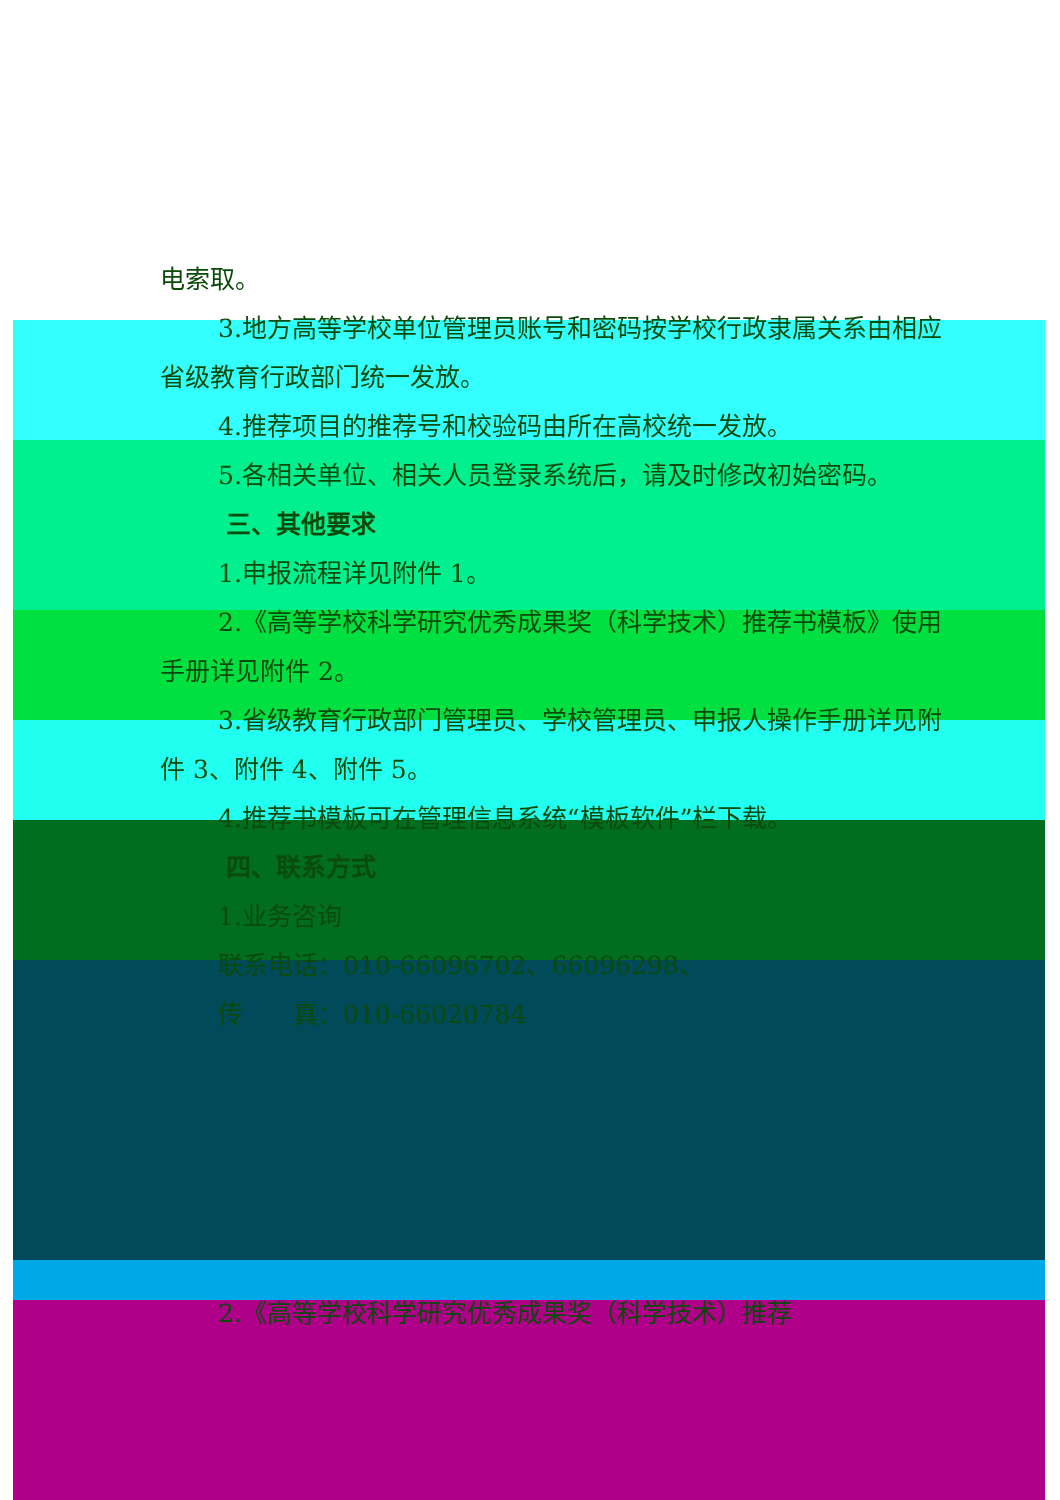电索取。
3.地方高等学校单位管理员账号和密码按学校行政隶属关系由相应省级教育行政部门统一发放。
4.推荐项目的推荐号和校验码由所在高校统一发放。
5.各相关单位、相关人员登录系统后，请及时修改初始密码。
三、其他要求
1.申报流程详见附件 1。
2.《高等学校科学研究优秀成果奖（科学技术）推荐书模板》使用手册详见附件 2。
3.省级教育行政部门管理员、学校管理员、申报人操作手册详见附件 3、附件 4、附件 5。
4.推荐书模板可在管理信息系统“模板软件”栏下载。
四、联系方式
1.业务咨询
联系电话：010-66096702、66096298、
传　　真：010-66020784
2.《高等学校科学研究优秀成果奖（科学技术）推荐